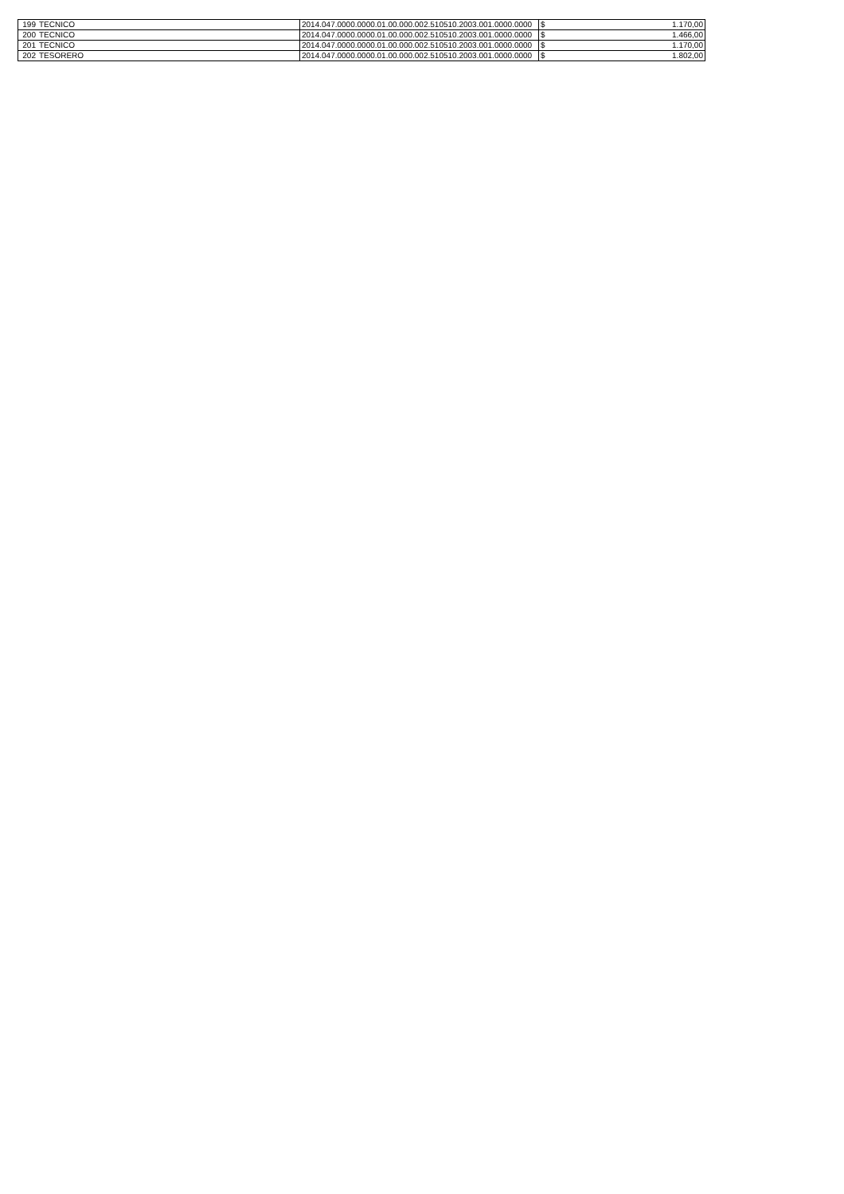| 199 | TECNICO | 2014.047.0000.0000.01.00.000.002.510510.2003.001.0000.0000 | $ | 1.170,00 |
| 200 | TECNICO | 2014.047.0000.0000.01.00.000.002.510510.2003.001.0000.0000 | $ | 1.466,00 |
| 201 | TECNICO | 2014.047.0000.0000.01.00.000.002.510510.2003.001.0000.0000 | $ | 1.170,00 |
| 202 | TESORERO | 2014.047.0000.0000.01.00.000.002.510510.2003.001.0000.0000 | $ | 1.802,00 |